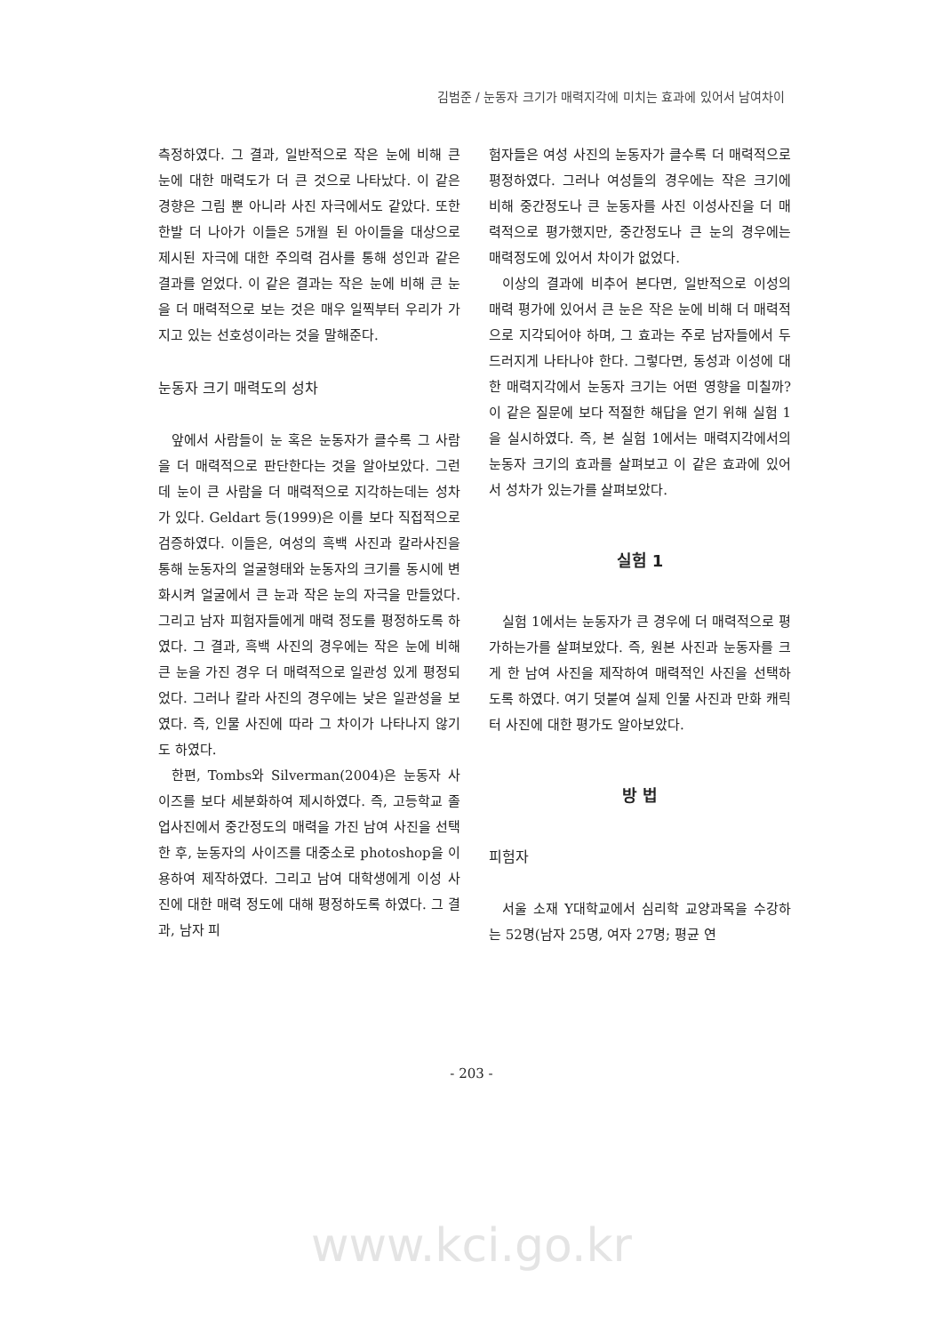김범준 / 눈동자 크기가 매력지각에 미치는 효과에 있어서 남여차이
측정하였다. 그 결과, 일반적으로 작은 눈에 비해 큰 눈에 대한 매력도가 더 큰 것으로 나타났다. 이 같은 경향은 그림 뿐 아니라 사진 자극에서도 같았다. 또한 한발 더 나아가 이들은 5개월 된 아이들을 대상으로 제시된 자극에 대한 주의력 검사를 통해 성인과 같은 결과를 얻었다. 이 같은 결과는 작은 눈에 비해 큰 눈을 더 매력적으로 보는 것은 매우 일찍부터 우리가 가지고 있는 선호성이라는 것을 말해준다.
눈동자 크기 매력도의 성차
앞에서 사람들이 눈 혹은 눈동자가 클수록 그 사람을 더 매력적으로 판단한다는 것을 알아보았다. 그런데 눈이 큰 사람을 더 매력적으로 지각하는데는 성차가 있다. Geldart 등(1999)은 이를 보다 직접적으로 검증하였다. 이들은, 여성의 흑백 사진과 칼라사진을 통해 눈동자의 얼굴형태와 눈동자의 크기를 동시에 변화시켜 얼굴에서 큰 눈과 작은 눈의 자극을 만들었다. 그리고 남자 피험자들에게 매력 정도를 평정하도록 하였다. 그 결과, 흑백 사진의 경우에는 작은 눈에 비해 큰 눈을 가진 경우 더 매력적으로 일관성 있게 평정되었다. 그러나 칼라 사진의 경우에는 낮은 일관성을 보였다. 즉, 인물 사진에 따라 그 차이가 나타나지 않기도 하였다.
한편, Tombs와 Silverman(2004)은 눈동자 사이즈를 보다 세분화하여 제시하였다. 즉, 고등학교 졸업사진에서 중간정도의 매력을 가진 남여 사진을 선택한 후, 눈동자의 사이즈를 대중소로 photoshop을 이용하여 제작하였다. 그리고 남여 대학생에게 이성 사진에 대한 매력 정도에 대해 평정하도록 하였다. 그 결과, 남자 피
험자들은 여성 사진의 눈동자가 클수록 더 매력적으로 평정하였다. 그러나 여성들의 경우에는 작은 크기에 비해 중간정도나 큰 눈동자를 사진 이성사진을 더 매력적으로 평가했지만, 중간정도나 큰 눈의 경우에는 매력정도에 있어서 차이가 없었다.
이상의 결과에 비추어 본다면, 일반적으로 이성의 매력 평가에 있어서 큰 눈은 작은 눈에 비해 더 매력적으로 지각되어야 하며, 그 효과는 주로 남자들에서 두드러지게 나타나야 한다. 그렇다면, 동성과 이성에 대한 매력지각에서 눈동자 크기는 어떤 영향을 미칠까? 이 같은 질문에 보다 적절한 해답을 얻기 위해 실험 1을 실시하였다. 즉, 본 실험 1에서는 매력지각에서의 눈동자 크기의 효과를 살펴보고 이 같은 효과에 있어서 성차가 있는가를 살펴보았다.
실험 1
실험 1에서는 눈동자가 큰 경우에 더 매력적으로 평가하는가를 살펴보았다. 즉, 원본 사진과 눈동자를 크게 한 남여 사진을 제작하여 매력적인 사진을 선택하도록 하였다. 여기 덧붙여 실제 인물 사진과 만화 캐릭터 사진에 대한 평가도 알아보았다.
방 법
피험자
서울 소재 Y대학교에서 심리학 교양과목을 수강하는 52명(남자 25명, 여자 27명; 평균 연
- 203 -
www.kci.go.kr